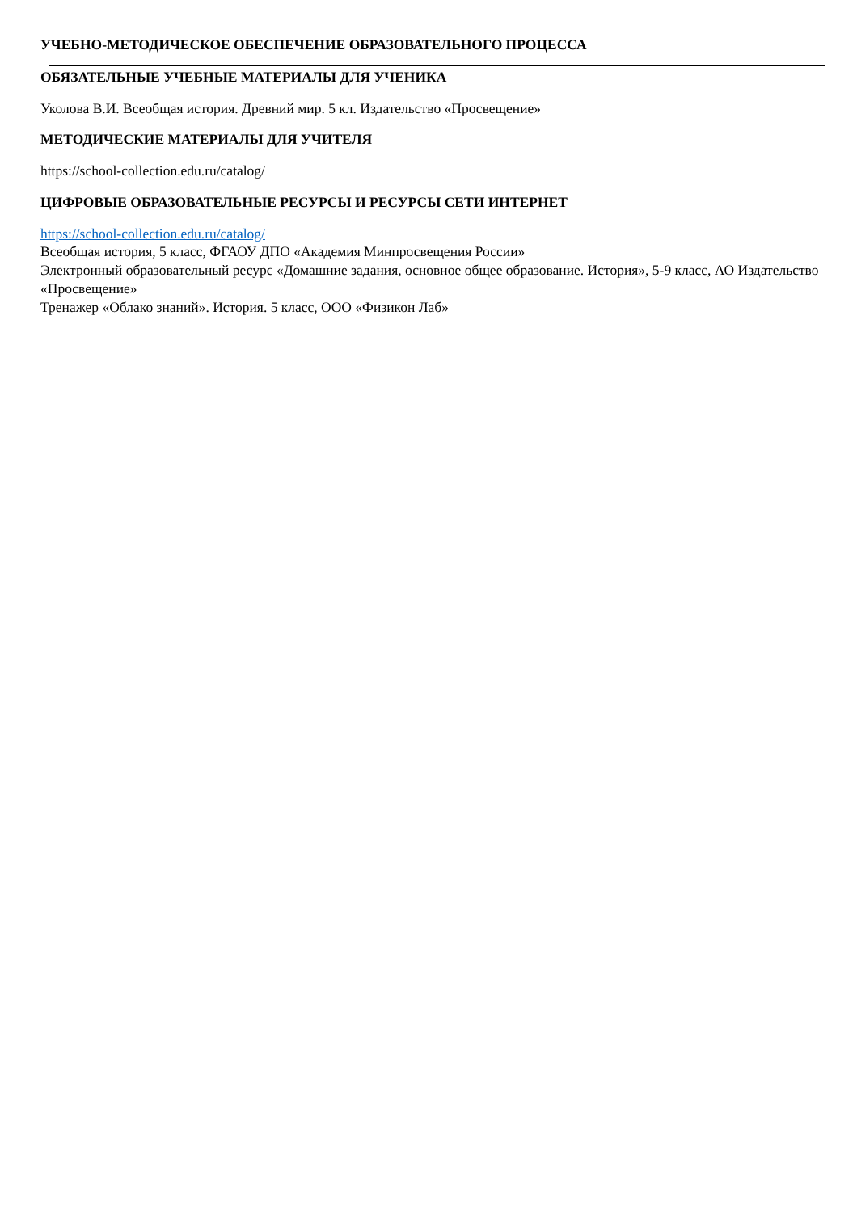УЧЕБНО-МЕТОДИЧЕСКОЕ ОБЕСПЕЧЕНИЕ ОБРАЗОВАТЕЛЬНОГО ПРОЦЕССА
ОБЯЗАТЕЛЬНЫЕ УЧЕБНЫЕ МАТЕРИАЛЫ ДЛЯ УЧЕНИКА
Уколова В.И. Всеобщая история. Древний мир. 5 кл. Издательство «Просвещение»
МЕТОДИЧЕСКИЕ МАТЕРИАЛЫ ДЛЯ УЧИТЕЛЯ
https://school-collection.edu.ru/catalog/
ЦИФРОВЫЕ ОБРАЗОВАТЕЛЬНЫЕ РЕСУРСЫ И РЕСУРСЫ СЕТИ ИНТЕРНЕТ
https://school-collection.edu.ru/catalog/
Всеобщая история, 5 класс, ФГАОУ ДПО «Академия Минпросвещения России»
Электронный образовательный ресурс «Домашние задания, основное общее образование. История», 5-9 класс, АО Издательство «Просвещение»
Тренажер «Облако знаний». История. 5 класс, ООО «Физикон Лаб»